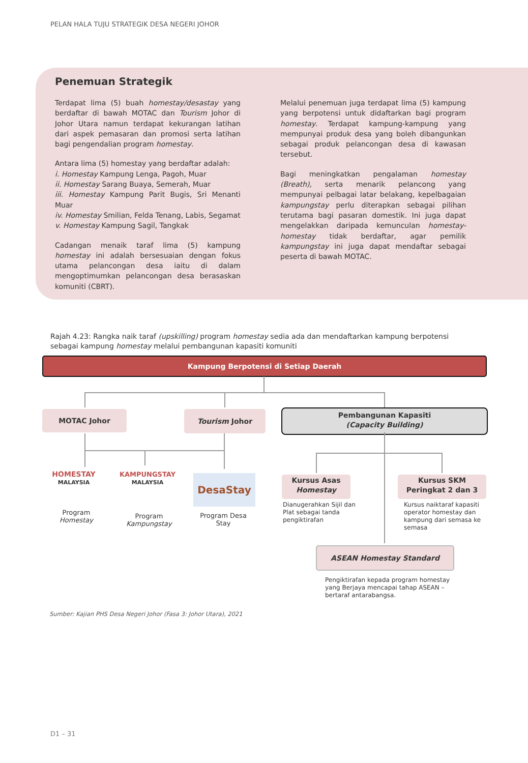PELAN HALA TUJU STRATEGIK DESA NEGERI JOHOR
Penemuan Strategik
Terdapat lima (5) buah homestay/desastay yang berdaftar di bawah MOTAC dan Tourism Johor di Johor Utara namun terdapat kekurangan latihan dari aspek pemasaran dan promosi serta latihan bagi pengendalian program homestay.
Antara lima (5) homestay yang berdaftar adalah:
i. Homestay Kampung Lenga, Pagoh, Muar
ii. Homestay Sarang Buaya, Semerah, Muar
iii. Homestay Kampung Parit Bugis, Sri Menanti Muar
iv. Homestay Smilian, Felda Tenang, Labis, Segamat
v. Homestay Kampung Sagil, Tangkak
Cadangan menaik taraf lima (5) kampung homestay ini adalah bersesuaian dengan fokus utama pelancongan desa iaitu di dalam mengoptimumkan pelancongan desa berasaskan komuniti (CBRT).
Melalui penemuan juga terdapat lima (5) kampung yang berpotensi untuk didaftarkan bagi program homestay. Terdapat kampung-kampung yang mempunyai produk desa yang boleh dibangunkan sebagai produk pelancongan desa di kawasan tersebut.
Bagi meningkatkan pengalaman homestay (Breath), serta menarik pelancong yang mempunyai pelbagai latar belakang, kepelbagaian kampungstay perlu diterapkan sebagai pilihan terutama bagi pasaran domestik. Ini juga dapat mengelakkan daripada kemunculan homestay-homestay tidak berdaftar, agar pemilik kampungstay ini juga dapat mendaftar sebagai peserta di bawah MOTAC.
Rajah 4.23: Rangka naik taraf (upskilling) program homestay sedia ada dan mendaftarkan kampung berpotensi sebagai kampung homestay melalui pembangunan kapasiti komuniti
Kampung Berpotensi di Setiap Daerah
MOTAC Johor Tourism Johor
Pembangunan Kapasiti
(Capacity Building)
HOMESTAY
MALAYSIA
KAMPUNGSTAY
MALAYSIA
DesaStay
Program
Homestay
Program
Kampungstay
Program Desa
Stay
Kursus Asas
Homestay
Kursus SKM
Peringkat 2 dan 3
Dianugerahkan Sijil dan Plat sebagai tanda pengiktirafan
Kursus naiktaraf kapasiti operator homestay dan kampung dari semasa ke semasa
ASEAN Homestay Standard
Pengiktirafan kepada program homestay yang Berjaya mencapai tahap ASEAN – bertaraf antarabangsa.
Sumber: Kajian PHS Desa Negeri Johor (Fasa 3: Johor Utara), 2021
D1 – 31